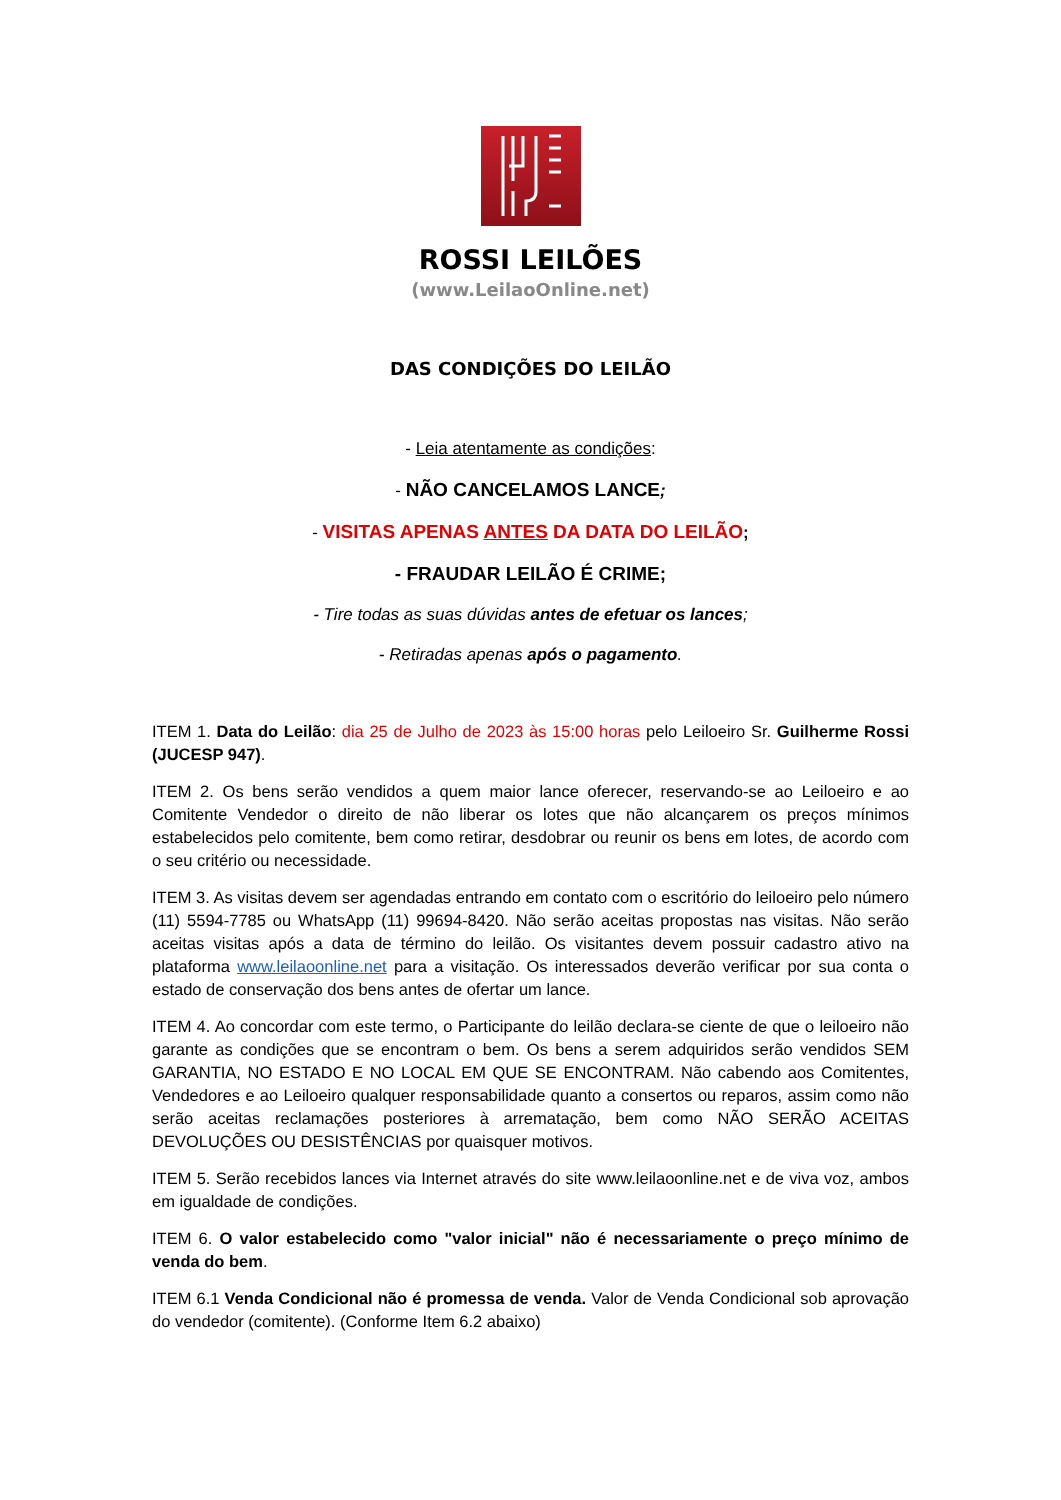ROSSI LEILÕES
(www.LeilaoOnline.net)
DAS CONDIÇÕES DO LEILÃO
- Leia atentamente as condições:
- NÃO CANCELAMOS LANCE;
- VISITAS APENAS ANTES DA DATA DO LEILÃO;
- FRAUDAR LEILÃO É CRIME;
- Tire todas as suas dúvidas antes de efetuar os lances;
- Retiradas apenas após o pagamento.
ITEM 1. Data do Leilão: dia 25 de Julho de 2023 às 15:00 horas pelo Leiloeiro Sr. Guilherme Rossi (JUCESP 947).
ITEM 2. Os bens serão vendidos a quem maior lance oferecer, reservando-se ao Leiloeiro e ao Comitente Vendedor o direito de não liberar os lotes que não alcançarem os preços mínimos estabelecidos pelo comitente, bem como retirar, desdobrar ou reunir os bens em lotes, de acordo com o seu critério ou necessidade.
ITEM 3. As visitas devem ser agendadas entrando em contato com o escritório do leiloeiro pelo número (11) 5594-7785 ou WhatsApp (11) 99694-8420. Não serão aceitas propostas nas visitas. Não serão aceitas visitas após a data de término do leilão. Os visitantes devem possuir cadastro ativo na plataforma www.leilaoonline.net para a visitação. Os interessados deverão verificar por sua conta o estado de conservação dos bens antes de ofertar um lance.
ITEM 4. Ao concordar com este termo, o Participante do leilão declara-se ciente de que o leiloeiro não garante as condições que se encontram o bem. Os bens a serem adquiridos serão vendidos SEM GARANTIA, NO ESTADO E NO LOCAL EM QUE SE ENCONTRAM. Não cabendo aos Comitentes, Vendedores e ao Leiloeiro qualquer responsabilidade quanto a consertos ou reparos, assim como não serão aceitas reclamações posteriores à arrematação, bem como NÃO SERÃO ACEITAS DEVOLUÇÕES OU DESISTÊNCIAS por quaisquer motivos.
ITEM 5. Serão recebidos lances via Internet através do site www.leilaoonline.net e de viva voz, ambos em igualdade de condições.
ITEM 6. O valor estabelecido como "valor inicial" não é necessariamente o preço mínimo de venda do bem.
ITEM 6.1 Venda Condicional não é promessa de venda. Valor de Venda Condicional sob aprovação do vendedor (comitente). (Conforme Item 6.2 abaixo)